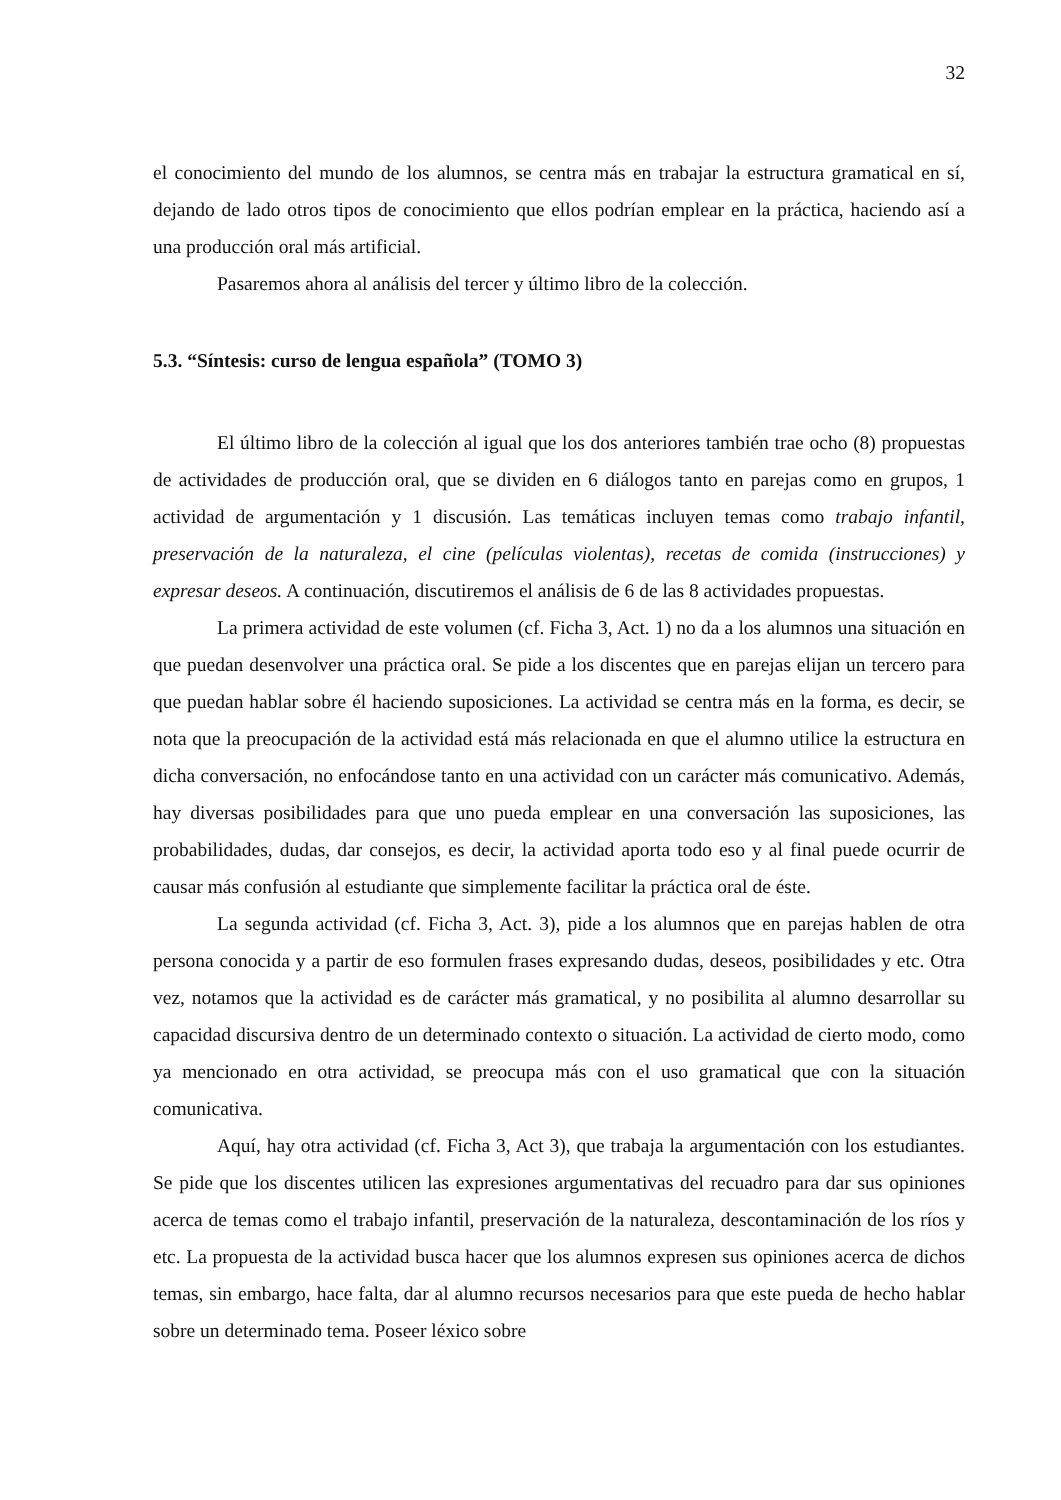32
el conocimiento del mundo de los alumnos, se centra más en trabajar la estructura gramatical en sí, dejando de lado otros tipos de conocimiento que ellos podrían emplear en la práctica, haciendo así a una producción oral más artificial.
Pasaremos ahora al análisis del tercer y último libro de la colección.
5.3. “Síntesis: curso de lengua española” (TOMO 3)
El último libro de la colección al igual que los dos anteriores también trae ocho (8) propuestas de actividades de producción oral, que se dividen en 6 diálogos tanto en parejas como en grupos, 1 actividad de argumentación y 1 discusión. Las temáticas incluyen temas como trabajo infantil, preservación de la naturaleza, el cine (películas violentas), recetas de comida (instrucciones) y expresar deseos. A continuación, discutiremos el análisis de 6 de las 8 actividades propuestas.
La primera actividad de este volumen (cf. Ficha 3, Act. 1) no da a los alumnos una situación en que puedan desenvolver una práctica oral. Se pide a los discentes que en parejas elijan un tercero para que puedan hablar sobre él haciendo suposiciones. La actividad se centra más en la forma, es decir, se nota que la preocupación de la actividad está más relacionada en que el alumno utilice la estructura en dicha conversación, no enfocándose tanto en una actividad con un carácter más comunicativo. Además, hay diversas posibilidades para que uno pueda emplear en una conversación las suposiciones, las probabilidades, dudas, dar consejos, es decir, la actividad aporta todo eso y al final puede ocurrir de causar más confusión al estudiante que simplemente facilitar la práctica oral de éste.
La segunda actividad (cf. Ficha 3, Act. 3), pide a los alumnos que en parejas hablen de otra persona conocida y a partir de eso formulen frases expresando dudas, deseos, posibilidades y etc. Otra vez, notamos que la actividad es de carácter más gramatical, y no posibilita al alumno desarrollar su capacidad discursiva dentro de un determinado contexto o situación. La actividad de cierto modo, como ya mencionado en otra actividad, se preocupa más con el uso gramatical que con la situación comunicativa.
Aquí, hay otra actividad (cf. Ficha 3, Act 3), que trabaja la argumentación con los estudiantes. Se pide que los discentes utilicen las expresiones argumentativas del recuadro para dar sus opiniones acerca de temas como el trabajo infantil, preservación de la naturaleza, descontaminación de los ríos y etc. La propuesta de la actividad busca hacer que los alumnos expresen sus opiniones acerca de dichos temas, sin embargo, hace falta, dar al alumno recursos necesarios para que este pueda de hecho hablar sobre un determinado tema. Poseer léxico sobre